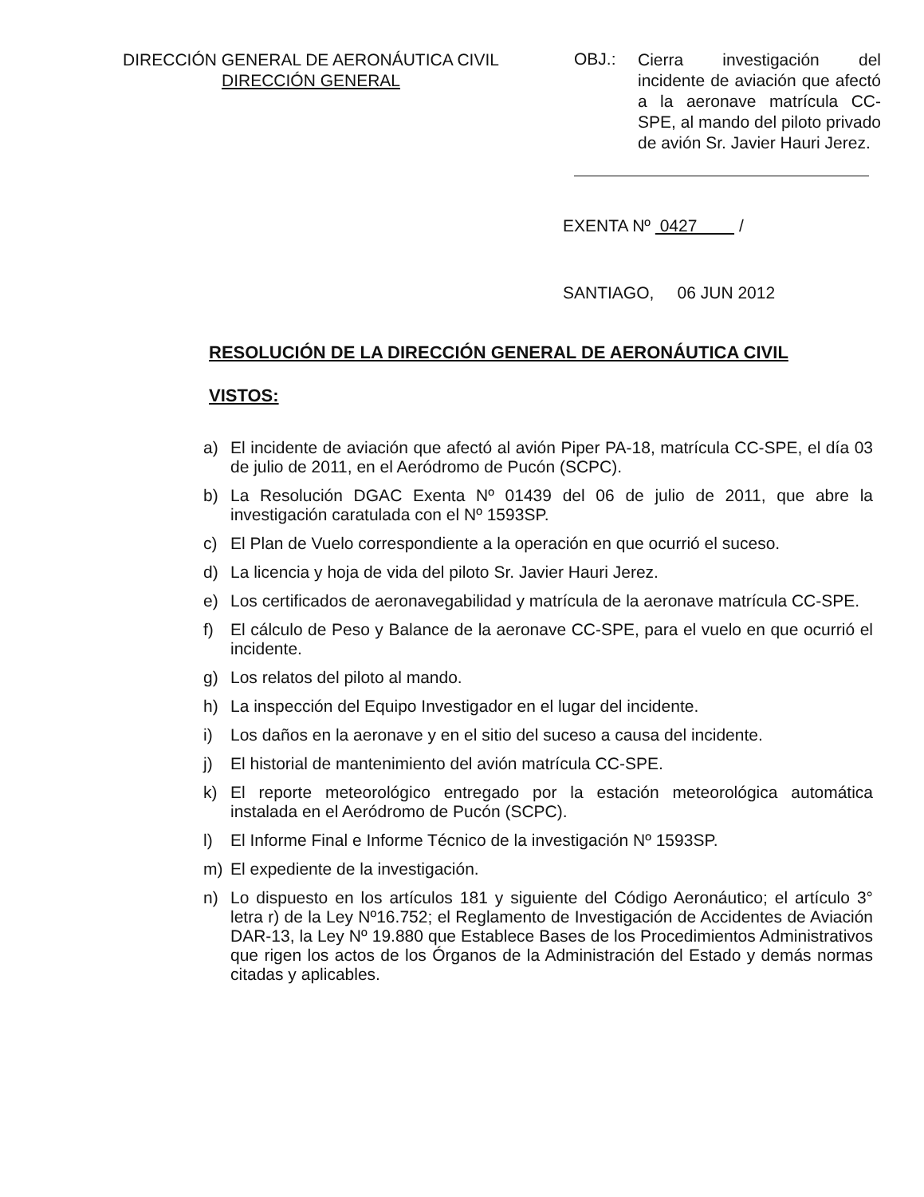DIRECCIÓN GENERAL DE AERONÁUTICA CIVIL
DIRECCIÓN GENERAL
OBJ.:
Cierra investigación del incidente de aviación que afectó a la aeronave matrícula CC-SPE, al mando del piloto privado de avión Sr. Javier Hauri Jerez.
EXENTA Nº 0427 /
SANTIAGO, 06 JUN 2012
RESOLUCIÓN DE LA DIRECCIÓN GENERAL DE AERONÁUTICA CIVIL
VISTOS:
a) El incidente de aviación que afectó al avión Piper PA-18, matrícula CC-SPE, el día 03 de julio de 2011, en el Aeródromo de Pucón (SCPC).
b) La Resolución DGAC Exenta Nº 01439 del 06 de julio de 2011, que abre la investigación caratulada con el Nº 1593SP.
c) El Plan de Vuelo correspondiente a la operación en que ocurrió el suceso.
d) La licencia y hoja de vida del piloto Sr. Javier Hauri Jerez.
e) Los certificados de aeronavegabilidad y matrícula de la aeronave matrícula CC-SPE.
f) El cálculo de Peso y Balance de la aeronave CC-SPE, para el vuelo en que ocurrió el incidente.
g) Los relatos del piloto al mando.
h) La inspección del Equipo Investigador en el lugar del incidente.
i) Los daños en la aeronave y en el sitio del suceso a causa del incidente.
j) El historial de mantenimiento del avión matrícula CC-SPE.
k) El reporte meteorológico entregado por la estación meteorológica automática instalada en el Aeródromo de Pucón (SCPC).
l) El Informe Final e Informe Técnico de la investigación Nº 1593SP.
m) El expediente de la investigación.
n) Lo dispuesto en los artículos 181 y siguiente del Código Aeronáutico; el artículo 3° letra r) de la Ley Nº16.752; el Reglamento de Investigación de Accidentes de Aviación DAR-13, la Ley Nº 19.880 que Establece Bases de los Procedimientos Administrativos que rigen los actos de los Órganos de la Administración del Estado y demás normas citadas y aplicables.